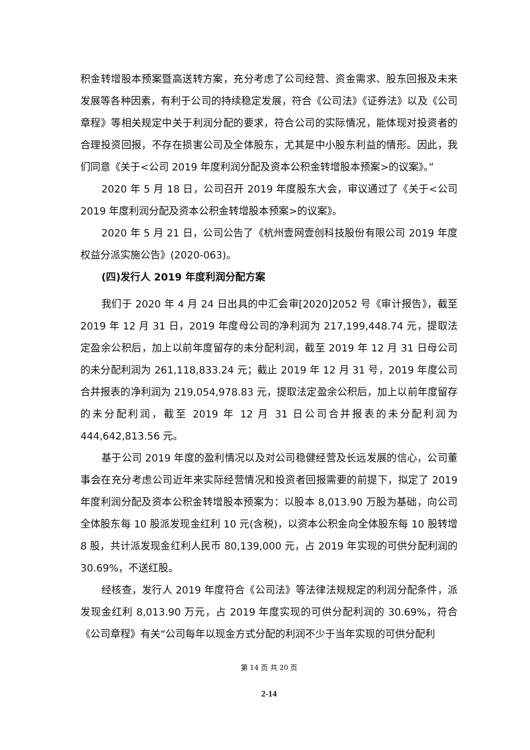积金转增股本预案暨高送转方案，充分考虑了公司经营、资金需求、股东回报及未来发展等各种因素，有利于公司的持续稳定发展，符合《公司法》《证券法》以及《公司章程》等相关规定中关于利润分配的要求，符合公司的实际情况，能体现对投资者的合理投资回报，不存在损害公司及全体股东，尤其是中小股东利益的情形。因此，我们同意《关于<公司 2019 年度利润分配及资本公积金转增股本预案>的议案》。”
2020 年 5 月 18 日，公司召开 2019 年度股东大会，审议通过了《关于<公司 2019 年度利润分配及资本公积金转增股本预案>的议案》。
2020 年 5 月 21 日，公司公告了《杭州壹网壹创科技股份有限公司 2019 年度权益分派实施公告》(2020-063)。
(四)发行人 2019 年度利润分配方案
我们于 2020 年 4 月 24 日出具的中汇会审[2020]2052 号《审计报告》，截至 2019 年 12 月 31 日，2019 年度母公司的净利润为 217,199,448.74 元，提取法定盈余公积后，加上以前年度留存的未分配利润，截至 2019 年 12 月 31 日母公司的未分配利润为 261,118,833.24 元；截止 2019 年 12 月 31 号，2019 年度公司合并报表的净利润为 219,054,978.83 元，提取法定盈余公积后，加上以前年度留存的未分配利润，截至 2019 年 12 月 31 日公司合并报表的未分配利润为 444,642,813.56 元。
基于公司 2019 年度的盈利情况以及对公司稳健经营及长远发展的信心，公司董事会在充分考虑公司近年来实际经营情况和投资者回报需要的前提下，拟定了 2019 年度利润分配及资本公积金转增股本预案为：以股本 8,013.90 万股为基础，向公司全体股东每 10 股派发现金红利 10 元(含税)，以资本公积金向全体股东每 10 股转增 8 股，共计派发现金红利人民币 80,139,000 元，占 2019 年实现的可供分配利润的 30.69%，不送红股。
经核查，发行人 2019 年度符合《公司法》等法律法规规定的利润分配条件，派发现金红利 8,013.90 万元，占 2019 年度实现的可供分配利润的 30.69%，符合《公司章程》有关“公司每年以现金方式分配的利润不少于当年实现的可供分配利
第 14 页 共 20 页
2-14